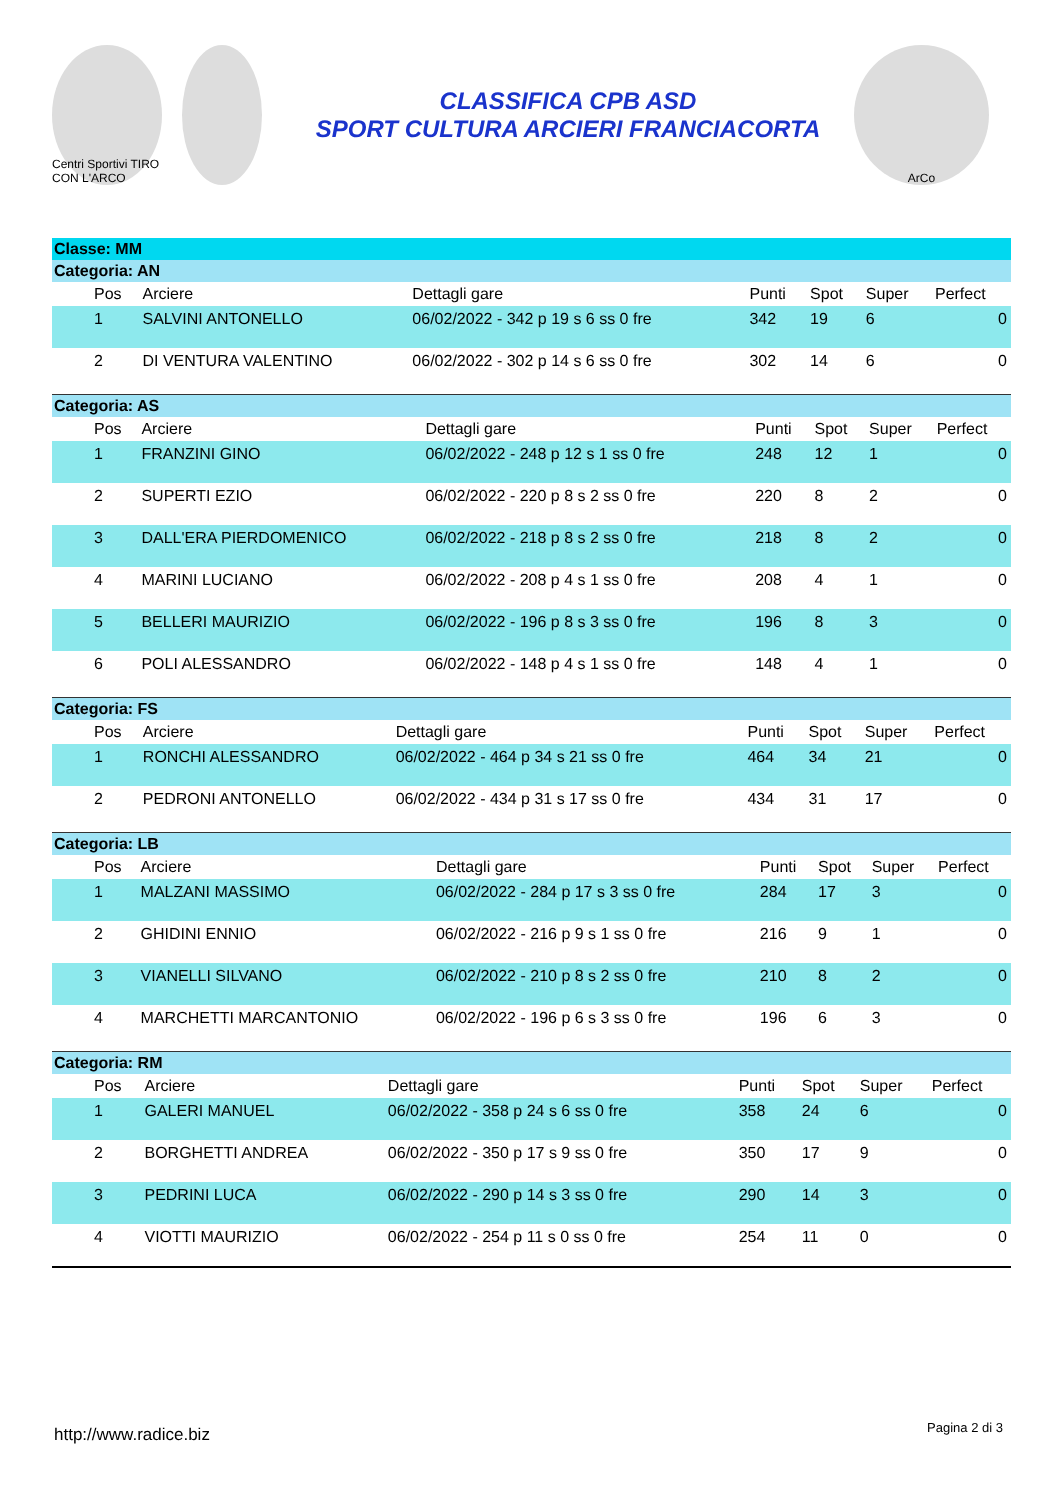Centri Sportivi TIRO CON L'ARCO
CLASSIFICA CPB ASD
SPORT CULTURA ARCIERI FRANCIACORTA
ArCo
Classe: MM
Categoria: AN
| | Pos | Arciere | Dettagli gare | Punti | Spot | Super | Perfect |
| --- | --- | --- | --- | --- | --- | --- | --- |
| | 1 | SALVINI ANTONELLO | 06/02/2022 - 342 p 19 s 6 ss 0 fre | 342 | 19 | 6 | 0 |
| | 2 | DI VENTURA VALENTINO | 06/02/2022 - 302 p 14 s 6 ss 0 fre | 302 | 14 | 6 | 0 |
Categoria: AS
| | Pos | Arciere | Dettagli gare | Punti | Spot | Super | Perfect |
| --- | --- | --- | --- | --- | --- | --- | --- |
| | 1 | FRANZINI GINO | 06/02/2022 - 248 p 12 s 1 ss 0 fre | 248 | 12 | 1 | 0 |
| | 2 | SUPERTI EZIO | 06/02/2022 - 220 p 8 s 2 ss 0 fre | 220 | 8 | 2 | 0 |
| | 3 | DALL'ERA PIERDOMENICO | 06/02/2022 - 218 p 8 s 2 ss 0 fre | 218 | 8 | 2 | 0 |
| | 4 | MARINI LUCIANO | 06/02/2022 - 208 p 4 s 1 ss 0 fre | 208 | 4 | 1 | 0 |
| | 5 | BELLERI MAURIZIO | 06/02/2022 - 196 p 8 s 3 ss 0 fre | 196 | 8 | 3 | 0 |
| | 6 | POLI ALESSANDRO | 06/02/2022 - 148 p 4 s 1 ss 0 fre | 148 | 4 | 1 | 0 |
Categoria: FS
| | Pos | Arciere | Dettagli gare | Punti | Spot | Super | Perfect |
| --- | --- | --- | --- | --- | --- | --- | --- |
| | 1 | RONCHI ALESSANDRO | 06/02/2022 - 464 p 34 s 21 ss 0 fre | 464 | 34 | 21 | 0 |
| | 2 | PEDRONI ANTONELLO | 06/02/2022 - 434 p 31 s 17 ss 0 fre | 434 | 31 | 17 | 0 |
Categoria: LB
| | Pos | Arciere | Dettagli gare | Punti | Spot | Super | Perfect |
| --- | --- | --- | --- | --- | --- | --- | --- |
| | 1 | MALZANI MASSIMO | 06/02/2022 - 284 p 17 s 3 ss 0 fre | 284 | 17 | 3 | 0 |
| | 2 | GHIDINI ENNIO | 06/02/2022 - 216 p 9 s 1 ss 0 fre | 216 | 9 | 1 | 0 |
| | 3 | VIANELLI SILVANO | 06/02/2022 - 210 p 8 s 2 ss 0 fre | 210 | 8 | 2 | 0 |
| | 4 | MARCHETTI MARCANTONIO | 06/02/2022 - 196 p 6 s 3 ss 0 fre | 196 | 6 | 3 | 0 |
Categoria: RM
| | Pos | Arciere | Dettagli gare | Punti | Spot | Super | Perfect |
| --- | --- | --- | --- | --- | --- | --- | --- |
| | 1 | GALERI MANUEL | 06/02/2022 - 358 p 24 s 6 ss 0 fre | 358 | 24 | 6 | 0 |
| | 2 | BORGHETTI ANDREA | 06/02/2022 - 350 p 17 s 9 ss 0 fre | 350 | 17 | 9 | 0 |
| | 3 | PEDRINI LUCA | 06/02/2022 - 290 p 14 s 3 ss 0 fre | 290 | 14 | 3 | 0 |
| | 4 | VIOTTI MAURIZIO | 06/02/2022 - 254 p 11 s 0 ss 0 fre | 254 | 11 | 0 | 0 |
http://www.radice.biz Pagina 2 di 3